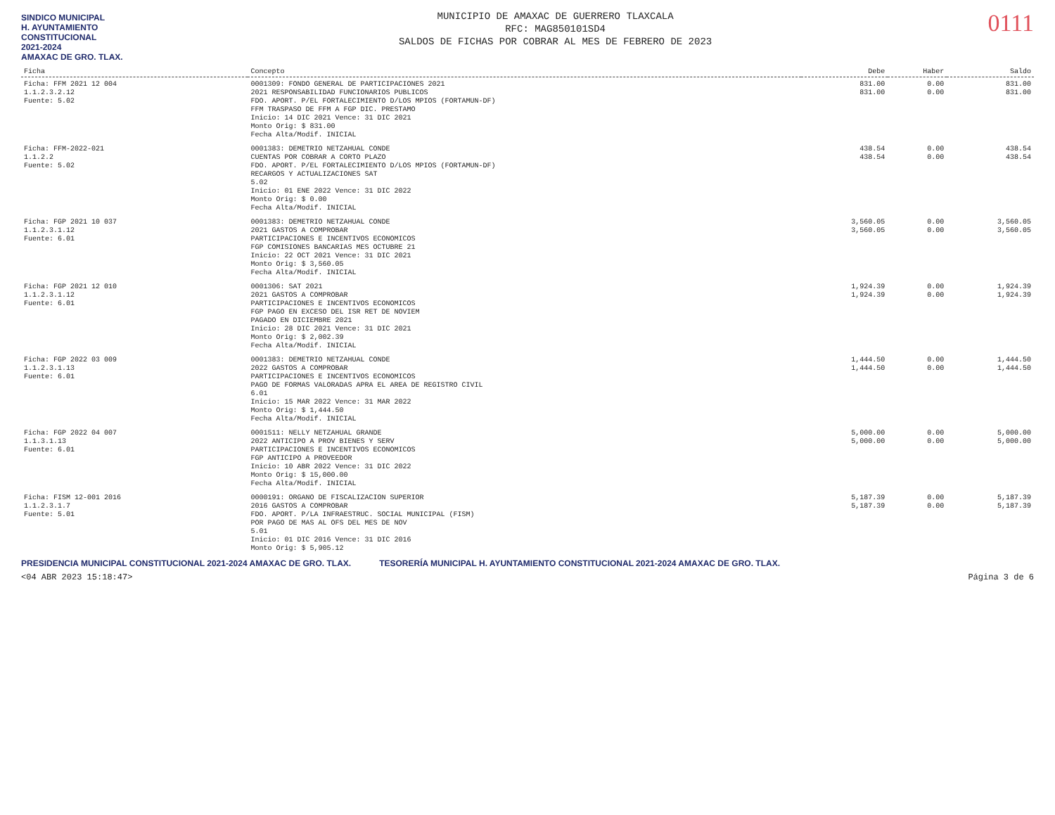SINDICO MUNICIPAL
H. AYUNTAMIENTO
CONSTITUCIONAL
2021-2024
AMAXAC DE GRO. TLAX.
MUNICIPIO DE AMAXAC DE GUERRERO TLAXCALA
RFC: MAG850101SD4
SALDOS DE FICHAS POR COBRAR AL MES DE FEBRERO DE 2023
0111
| Ficha | Concepto | Debe | Haber | Saldo |
| --- | --- | --- | --- | --- |
| Ficha: FFM 2021 12 004 1.1.2.3.2.12 Fuente: 5.02 | 0001309: FONDO GENERAL DE PARTICIPACIONES 2021 2021 RESPONSABILIDAD FUNCIONARIOS PUBLICOS FDO. APORT. P/EL FORTALECIMIENTO D/LOS MPIOS (FORTAMUN-DF) FFM TRASPASO DE FFM A FGP DIC. PRESTAMO Inicio: 14 DIC 2021 Vence: 31 DIC 2021 Monto Orig: $ 831.00 Fecha Alta/Modif. INICIAL | 831.00 831.00 | 0.00 0.00 | 831.00 831.00 |
| Ficha: FFM-2022-021 1.1.2.2 Fuente: 5.02 | 0001383: DEMETRIO NETZAHUAL CONDE CUENTAS POR COBRAR A CORTO PLAZO FDO. APORT. P/EL FORTALECIMIENTO D/LOS MPIOS (FORTAMUN-DF) RECARGOS Y ACTUALIZACIONES SAT 5.02 Inicio: 01 ENE 2022 Vence: 31 DIC 2022 Monto Orig: $ 0.00 Fecha Alta/Modif. INICIAL | 438.54 438.54 | 0.00 0.00 | 438.54 438.54 |
| Ficha: FGP 2021 10 037 1.1.2.3.1.12 Fuente: 6.01 | 0001383: DEMETRIO NETZAHUAL CONDE 2021 GASTOS A COMPROBAR PARTICIPACIONES E INCENTIVOS ECONOMICOS FGP COMISIONES BANCARIAS MES OCTUBRE 21 Inicio: 22 OCT 2021 Vence: 31 DIC 2021 Monto Orig: $ 3,560.05 Fecha Alta/Modif. INICIAL | 3,560.05 3,560.05 | 0.00 0.00 | 3,560.05 3,560.05 |
| Ficha: FGP 2021 12 010 1.1.2.3.1.12 Fuente: 6.01 | 0001306: SAT 2021 2021 GASTOS A COMPROBAR PARTICIPACIONES E INCENTIVOS ECONOMICOS FGP PAGO EN EXCESO DEL ISR RET DE NOVIEM PAGADO EN DICIEMBRE 2021 Inicio: 28 DIC 2021 Vence: 31 DIC 2021 Monto Orig: $ 2,002.39 Fecha Alta/Modif. INICIAL | 1,924.39 1,924.39 | 0.00 0.00 | 1,924.39 1,924.39 |
| Ficha: FGP 2022 03 009 1.1.2.3.1.13 Fuente: 6.01 | 0001383: DEMETRIO NETZAHUAL CONDE 2022 GASTOS A COMPROBAR PARTICIPACIONES E INCENTIVOS ECONOMICOS PAGO DE FORMAS VALORADAS APRA EL AREA DE REGISTRO CIVIL 6.01 Inicio: 15 MAR 2022 Vence: 31 MAR 2022 Monto Orig: $ 1,444.50 Fecha Alta/Modif. INICIAL | 1,444.50 1,444.50 | 0.00 0.00 | 1,444.50 1,444.50 |
| Ficha: FGP 2022 04 007 1.1.3.1.13 Fuente: 6.01 | 0001511: NELLY NETZAHUAL GRANDE 2022 ANTICIPO A PROV BIENES Y SERV PARTICIPACIONES E INCENTIVOS ECONOMICOS FGP ANTICIPO A PROVEEDOR Inicio: 10 ABR 2022 Vence: 31 DIC 2022 Monto Orig: $ 15,000.00 Fecha Alta/Modif. INICIAL | 5,000.00 5,000.00 | 0.00 0.00 | 5,000.00 5,000.00 |
| Ficha: FISM 12-001 2016 1.1.2.3.1.7 Fuente: 5.01 | 0000191: ORGANO DE FISCALIZACION SUPERIOR 2016 GASTOS A COMPROBAR FDO. APORT. P/LA INFRAESTRUC. SOCIAL MUNICIPAL (FISM) POR PAGO DE MAS AL OFS DEL MES DE NOV 5.01 Inicio: 01 DIC 2016 Vence: 31 DIC 2016 Monto Orig: $ 5,905.12 | 5,187.39 5,187.39 | 0.00 0.00 | 5,187.39 5,187.39 |
PRESIDENCIA MUNICIPAL CONSTITUCIONAL 2021-2024 AMAXAC DE GRO. TLAX.
TESORERÍA MUNICIPAL H. AYUNTAMIENTO CONSTITUCIONAL 2021-2024 AMAXAC DE GRO. TLAX.
<04 ABR 2023 15:18:47> Página 3 de 6